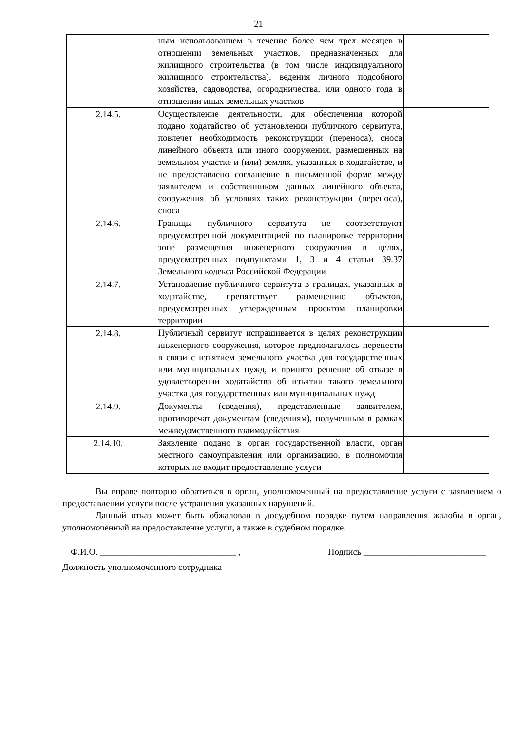21
| | ным использованием в течение более чем трех месяцев в отношении земельных участков, предназначенных для жилищного строительства (в том числе индивидуального жилищного строительства), ведения личного подсобного хозяйства, садоводства, огородничества, или одного года в отношении иных земельных участков | |
| 2.14.5. | Осуществление деятельности, для обеспечения которой подано ходатайство об установлении публичного сервитута, повлечет необходимость реконструкции (переноса), сноса линейного объекта или иного сооружения, размещенных на земельном участке и (или) землях, указанных в ходатайстве, и не предоставлено соглашение в письменной форме между заявителем и собственником данных линейного объекта, сооружения об условиях таких реконструкции (переноса), сноса | |
| 2.14.6. | Границы публичного сервитута не соответствуют предусмотренной документацией по планировке территории зоне размещения инженерного сооружения в целях, предусмотренных подпунктами 1, 3 и 4 статьи 39.37 Земельного кодекса Российской Федерации | |
| 2.14.7. | Установление публичного сервитута в границах, указанных в ходатайстве, препятствует размещению объектов, предусмотренных утвержденным проектом планировки территории | |
| 2.14.8. | Публичный сервитут испрашивается в целях реконструкции инженерного сооружения, которое предполагалось перенести в связи с изъятием земельного участка для государственных или муниципальных нужд, и принято решение об отказе в удовлетворении ходатайства об изъятии такого земельного участка для государственных или муниципальных нужд | |
| 2.14.9. | Документы (сведения), представленные заявителем, противоречат документам (сведениям), полученным в рамках межведомственного взаимодействия | |
| 2.14.10. | Заявление подано в орган государственной власти, орган местного самоуправления или организацию, в полномочия которых не входит предоставление услуги | |
Вы вправе повторно обратиться в орган, уполномоченный на предоставление услуги с заявлением о предоставлении услуги после устранения указанных нарушений.
Данный отказ может быть обжалован в досудебном порядке путем направления жалобы в орган, уполномоченный на предоставление услуги, а также в судебном порядке.
Ф.И.О. ______________________________ , Подпись ___________________________
Должность уполномоченного сотрудника